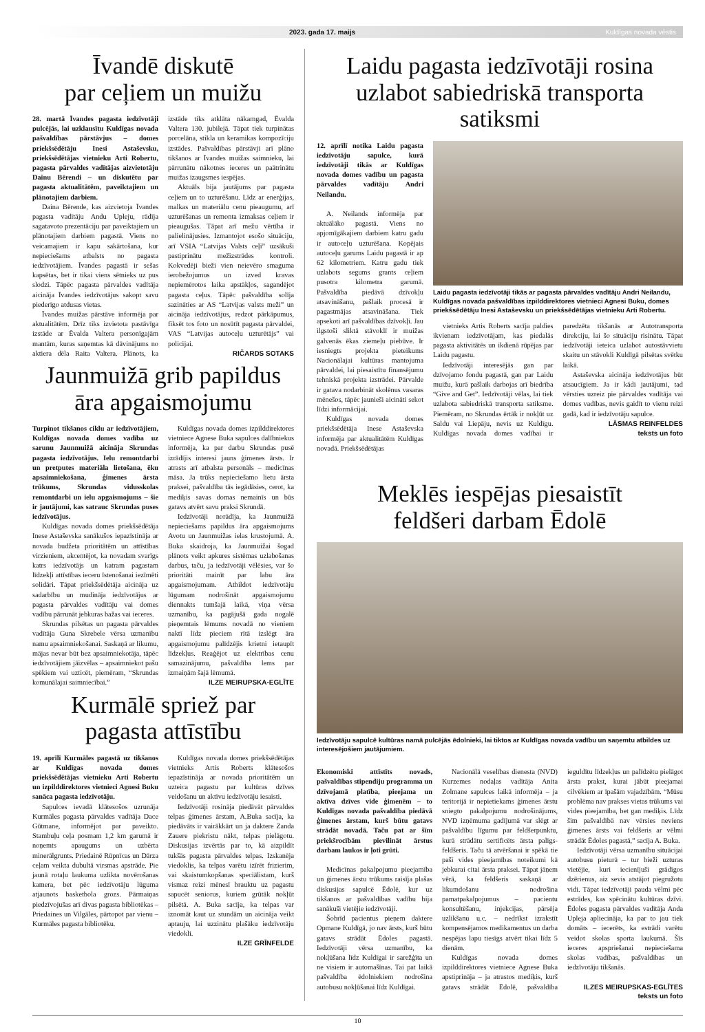2023. gada 17. maijs Kuldīgas novada vēstis
Īvandē diskutē
par ceļiem un muižu
28. martā Īvandes pagasta iedzīvotāji pulcējās, lai uzklausītu Kuldīgas novada pašvaldības pārstāvjus – domes priekšsēdētāju Inesi Astaševsku, priekšsēdētājas vietnieku Arti Robertu, pagasta pārvaldes vadītājas aizvietotāju Dainu Bērendi – un diskutētu par pagasta aktualitātēm, paveiktajiem un plānotajiem darbiem.
Daina Bērende, kas aizvietoja Īvandes pagasta vadītāju Andu Upleju, rādīja sagatavoto prezentāciju par paveiktajiem un plānotajiem darbiem pagastā. Viens no veicamajiem ir kapu sakārtošana, kur nepieciešams atbalsts no pagasta iedzīvotājiem. Īvandes pagastā ir sešas kapsētas, bet ir tikai viens sētnieks uz pus slodzi. Tāpēc pagasta pārvaldes vadītāja aicināja Īvandes iedzīvotājus sakopt savu piederīgo atdusas vietas.
Īvandes muižas pārstāve informēja par aktualitātēm. Drīz tiks izvietota pastāvīga izstāde ar Ēvalda Valtera personīgajām mantām, kuras saņemtas kā dāvinājums no aktiera dēla Raita Valtera. Plānots, ka izstāde tiks atklāta nākamgad, Ēvalda Valtera 130. jubilejā. Tāpat tiek turpinātas porcelāna, stikla un keramikas kompozīciju izstādes. Pašvaldības pārstāvji arī plāno tikšanos ar Īvandes muižas saimnieku, lai pārrunātu nākotnes ieceres un paātrinātu muižas izaugsmes iespējas.
Aktuāls bija jautājums par pagasta ceļiem un to uzturēšanu. Līdz ar enerģijas, malkas un materiālu cenu pieaugumu, arī uzturēšanas un remonta izmaksas ceļiem ir pieaugušas. Tāpat arī mežu vērtība ir palielinājusies. Izmantojot esošo situāciju, arī VSIA “Latvijas Valsts ceļi” uzsākuši pastiprinātu mežizstrādes kontroli. Kokvedēji bieži vien neievēro smaguma ierobežojumus un izved kravas nepiemērotos laika apstākļos, sagandējot pagasta ceļus. Tāpēc pašvaldība solīja sazināties ar AS “Latvijas valsts meži” un aicināja iedzīvotājus, redzot pārkāpumus, fiksēt tos foto un nosūtīt pagasta pārvaldei, VAS “Latvijas autoceļu uzturētājs” vai policijai.
RIČARDS SOTAKS
Jaunmuižā grib papildus
āra apgaismojumu
Turpinot tikšanos ciklu ar iedzīvotājiem, Kuldīgas novada domes vadība uz sarunu Jaunmuižā aicināja Skrundas pagasta iedzīvotājus. Ielu remontdarbi un pretputes materiāla lietošana, ēku apsaimniekošana, ģimenes ārsta trūkums, Skrundas vidusskolas remontdarbi un ielu apgaismojums – šie ir jautājumi, kas satrauc Skrundas puses iedzīvotājus.
Kuldīgas novada domes priekšsēdētāja Inese Astaševska sanākušos iepazīstināja ar novada budžeta prioritātēm un attīstības virzieniem, akcentējot, ka novadam svarīgs katrs iedzīvotājs un katram pagastam līdzekļi attīstības ieceru īstenošanai iezīmēti solidāri. Tāpat priekšsēdētāja aicināja uz sadarbību un mudināja iedzīvotājus ar pagasta pārvaldes vadītāju vai domes vadību pārrunāt jebkuras bažas vai ieceres.
Skrundas pilsētas un pagasta pārvaldes vadītāja Guna Skrebele vērsa uzmanību namu apsaimniekošanai. Saskaņā ar likumu, mājas nevar būt bez apsaimniekotāja, tāpēc iedzīvotājiem jāizvēlas – apsaimniekot pašu spēkiem vai uzticēt, piemēram, “Skrundas komunālajai saimniecībai.”
Kuldīgas novada domes izpilddirektores vietniece Agnese Buka sapulces dalībniekus informēja, ka par darbu Skrundas pusē izrādījis interesi jauns ģimenes ārsts. Ir atrasts arī atbalsta personāls – medicīnas māsa. Ja trūks nepieciešamo lietu ārsta praksei, pašvaldība tās iegādāsies, cerot, ka mediķis savas domas nemainīs un būs gatavs atvērt savu praksi Skrundā.
Iedzīvotāji norādīja, ka Jaunmuižā nepieciešams papildus āra apgaismojums Avotu un Jaunmuižas ielas krustojumā. A. Buka skaidroja, ka Jaunmuižai šogad plānots veikt apkures sistēmas uzlabošanas darbus, taču, ja iedzīvotāji vēlēsies, var šo prioritāti mainīt par labu āra apgaismojumam. Atbildot iedzīvotāju lūgumam nodrošināt apgaismojumu diennakts tumšajā laikā, viņa vērsa uzmanību, ka pagājušā gada nogalē pieņemtais lēmums novadā no vieniem naktī līdz pieciem rītā izslēgt āra apgaismojumu palīdzējis krietni ietaupīt līdzekļus. Reaģējot uz elektrības cenu samazinājumu, pašvaldība lems par izmaiņām šajā lēmumā.
ILZE MEIRUPSKA-EGLĪTE
Kurmālē spriež par
pagasta attīstību
19. aprīlī Kurmāles pagastā uz tikšanos ar Kuldīgas novada domes priekšsēdētājas vietnieku Arti Robertu un izpilddirektores vietnieci Agnesi Buku sanāca pagasta iedzīvotāju.
Sapulces ievadā klātesošos uzrunāja Kurmāles pagasta pārvaldes vadītāja Dace Gūtmane, informējot par paveikto. Stambuļu ceļa posmam 1,2 km garumā ir noņemts apaugums un uzbērta minerālgrunts. Priedainē Rūpnīcas un Dārza ceļam veikta dubultā virsmas apstrāde. Pie jaunā rotaļu laukuma uzlikta novērošanas kamera, bet pēc iedzīvotāju lūguma atjaunots basketbola grozs. Pārmaiņas piedzīvojušas arī divas pagasta bibliotēkas – Priedaines un Vilgāles, pārtopot par vienu – Kurmāles pagasta bibliotēku.
Kuldīgas novada domes priekšsēdētājas vietnieks Artis Roberts klātesošos iepazīstināja ar novada prioritātēm un uzteica pagastu par kultūras dzīves veidošanu un aktīvu iedzīvotāju iesaisti.
Iedzīvotāji rosināja piedāvāt pārvaldes telpas ģimenes ārstam, A.Buka sacīja, ka piedāvāts ir vairākkārt un ja daktere Zanda Zauere piekristu nākt, telpas pielāgotu. Diskusijas izvērtās par to, kā aizpildīt tukšās pagasta pārvaldes telpas. Izskanēja viedoklis, ka telpas varētu izīrēt frizierim, vai skaistumkopšanas speciālistam, kurš vismaz reizi mēnesī brauktu uz pagastu sapucēt seniorus, kuriem grūtāk nokļūt pilsētā. A. Buka sacīja, ka telpas var iznomāt kaut uz stundām un aicināja veikt aptauju, lai uzzinātu plašāku iedzīvotāju viedokli.
ILZE GRĪNFELDE
Laidu pagasta iedzīvotāji rosina uzlabot sabiedriskā transporta satiksmi
12. aprīlī notika Laidu pagasta iedzīvotāju sapulce, kurā iedzīvotāji tikās ar Kuldīgas novada domes vadību un pagasta pārvaldes vadītāju Andri Neilandu.
A. Neilands informēja par aktuālāko pagastā. Viens no apjomīgākajiem darbiem katru gadu ir autoceļu uzturēšana. Kopējais autoceļu garums Laidu pagastā ir ap 62 kilometriem. Katru gadu tiek uzlabots segums grants ceļiem pusotra kilometra garumā. Pašvaldība piedāvā dzīvokļu atsavināšanu, pašlaik procesā ir pagastmājas atsavināšana. Tiek apsekoti arī pašvaldības dzīvokļi. Jau ilgstoši sliktā stāvoklī ir muižas galvenās ēkas ziemeļu piebūve. Ir iesniegts projekta pieteikums Nacionālajai kultūras mantojuma pārvaldei, lai piesaistītu finansējumu tehniskā projekta izstrādei. Pārvalde ir gatava nodarbināt skolēnus vasaras mēnešos, tāpēc jaunieši aicināti sekot līdzi informācijai.
Kuldīgas novada domes priekšsēdētāja Inese Astaševska informēja par aktualitātēm Kuldīgas novadā. Priekšsēdētājas
Laidu pagasta iedzīvotāji tikās ar pagasta pārvaldes vadītāju Andri Neilandu, Kuldīgas novada pašvaldības izpilddirektores vietnieci Agnesi Buku, domes priekšsēdētāju Inesi Astaševsku un priekšsēdētājas vietnieku Arti Robertu.
vietnieks Artis Roberts sacīja paldies ikvienam iedzīvotājam, kas piedalās pagasta aktivitātēs un ikdienā rūpējas par Laidu pagastu.
Iedzīvotāji interesējās gan par dzīvojamo fondu pagastā, gan par Laidu muižu, kurā pašlaik darbojas arī biedrība “Give and Get”. Iedzīvotāji vēlas, lai tiek uzlabota sabiedriskā transporta satiksme. Piemēram, no Skrundas ērtāk ir nokļūt uz Saldu vai Liepāju, nevis uz Kuldīgu. Kuldīgas novada domes vadībai ir paredzēta tikšanās ar Autotransporta direkciju, lai šo situāciju risinātu. Tāpat iedzīvotāji ieteica uzlabot autostāvvietu skaitu un stāvokli Kuldīgā pilsētas svētku laikā.
Astaševska aicināja iedzīvotājus būt atsaucīgiem. Ja ir kādi jautājumi, tad vērsties uzreiz pie pārvaldes vadītāja vai domes vadības, nevis gaidīt to vienu reizi gadā, kad ir iedzīvotāju sapulce.
LĀSMAS REINFELDES
teksts un foto
Meklēs iespējas piesaistīt
feldšeri darbam Ēdolē
Iedzīvotāju sapulcē kultūras namā pulcējās ēdolnieki, lai tiktos ar Kuldīgas novada vadību un saņemtu atbildes uz interesējošiem jautājumiem.
Ekonomiski attīstīts novads, pašvaldības stipendiju programma un dzīvojamā platība, pieejama un aktīva dzīves vide ģimenēm – to Kuldīgas novada pašvaldība piedāvā ģimenes ārstam, kurš būtu gatavs strādāt novadā. Taču pat ar šīm priekšrocībām pievilināt ārstus darbam laukos ir ļoti grūti.
Medicīnas pakalpojumu pieejamība un ģimenes ārstu trūkums raisīja plašas diskusijas sapulcē Ēdolē, kur uz tikšanos ar pašvaldības vadību bija sanākuši vietējie iedzīvotāji.
Šobrīd pacientus pieņem daktere Opmane Kuldīgā, jo nav ārsts, kurš būtu gatavs strādāt Ēdoles pagastā. Iedzīvotāji vērsa uzmanību, ka nokļūšana līdz Kuldīgai ir sarežģīta un ne visiem ir automašīnas. Tai pat laikā pašvaldība ēdolniekiem nodrošina autobusu nokļūšanai līdz Kuldīgai.
Nacionālā veselības dienesta (NVD) Kurzemes nodaļas vadītāja Anita Zolmane sapulces laikā informēja – ja teritorijā ir nepietiekams ģimenes ārstu sniegto pakalpojumu nodrošinājums, NVD izņēmuma gadījumā var slēgt ar pašvaldību līgumu par feldšerpunktu, kurā strādātu sertificēts ārsta palīgs-feldšeris. Taču tā atvēršanai ir spēkā tie paši vides pieejamības noteikumi kā jebkurai citai ārsta praksei. Tāpat jāņem vērā, ka feldšeris saskaņā ar likumdošanu nodrošina pamatpakalpojumus – pacientu konsultēšanu, injekcijas, pārsēja uzlikšanu u.c. – nedrīkst izrakstīt kompensējamos medikamentus un darba nespējas lapu tiesīgs atvērt tikai līdz 5 dienām.
Kuldīgas novada domes izpilddirektores vietniece Agnese Buka apstiprināja – ja atrastos mediķis, kurš gatavs strādāt Ēdolē, pašvaldība ieguldītu līdzekļus un palīdzētu pielāgot ārsta prakst, kurai jābūt pieejamai cilvēkiem ar īpašām vajadzībām. “Mūsu problēma nav prakses vietas trūkums vai vides pieejamība, bet gan mediķis. Līdz šim pašvaldībā nav vērsies neviens ģimenes ārsts vai feldšeris ar vēlmi strādāt Ēdoles pagastā,” sacīja A. Buka.
Iedzīvotāji vērsa uzmanību situācijai autobusu pieturā – tur bieži uzturas vietējie, kuri iecienījuši grādīgos dzērienus, aiz sevis atstājot piegružotu vidi. Tāpat iedzīvotāji pauda vēlmi pēc estrādes, kas spēcinātu kultūras dzīvi. Ēdoles pagasta pārvaldes vadītāja Anda Upleja apliecināja, ka par to jau tiek domāts – iecerēts, ka estrādi varētu veidot skolas sporta laukumā. Šīs ieceres apspriešanai nepieciešama skolas vadības, pašvaldības un iedzīvotāju tikšanās.
ILZES MEIRUPSKAS-EGLĪTES
teksts un foto
10